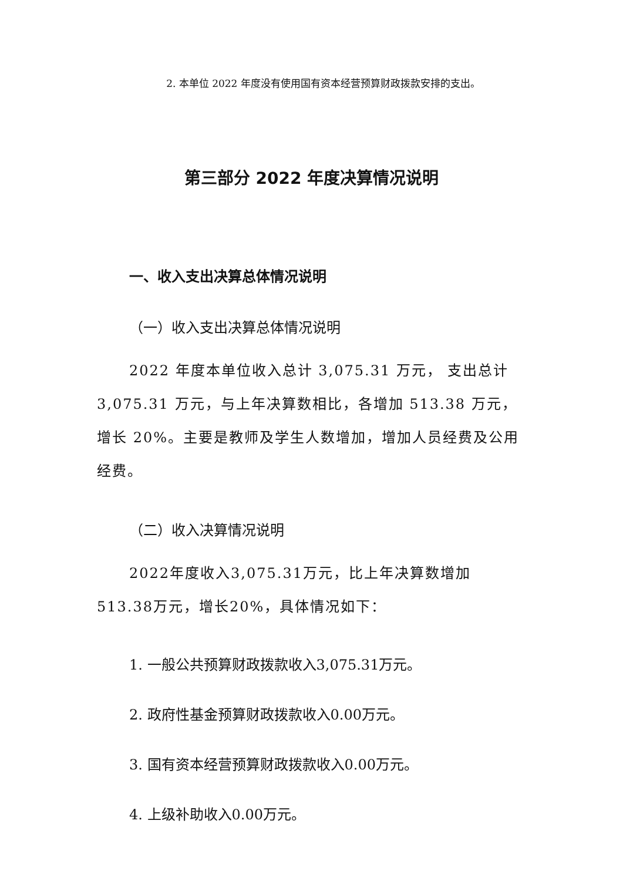2. 本单位 2022 年度没有使用国有资本经营预算财政拨款安排的支出。
第三部分 2022 年度决算情况说明
一、收入支出决算总体情况说明
（一）收入支出决算总体情况说明
2022 年度本单位收入总计 3,075.31 万元， 支出总计 3,075.31 万元，与上年决算数相比，各增加 513.38 万元，增长 20%。主要是教师及学生人数增加，增加人员经费及公用经费。
（二）收入决算情况说明
2022年度收入3,075.31万元，比上年决算数增加513.38万元，增长20%，具体情况如下：
1. 一般公共预算财政拨款收入3,075.31万元。
2. 政府性基金预算财政拨款收入0.00万元。
3. 国有资本经营预算财政拨款收入0.00万元。
4. 上级补助收入0.00万元。